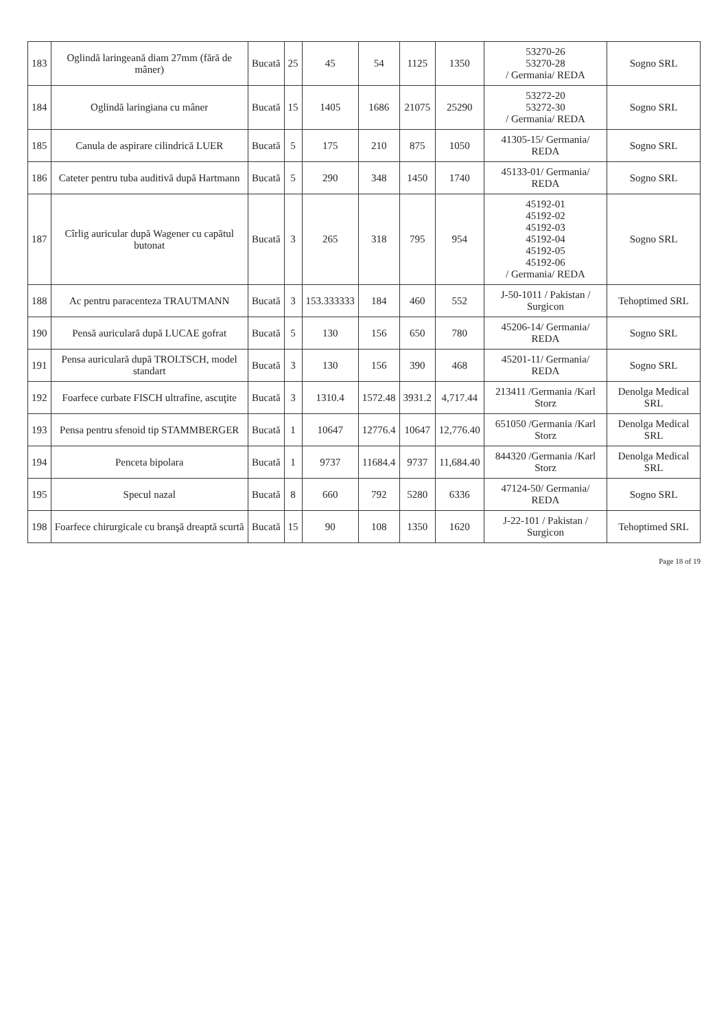| 183 | Oglindă laringeană diam 27mm (fără de mâner) | Bucată | 25 | 45 | 54 | 1125 | 1350 | 53270-26 53270-28 / Germania/ REDA | Sogno SRL |
| 184 | Oglindă laringiana cu mâner | Bucată | 15 | 1405 | 1686 | 21075 | 25290 | 53272-20 53272-30 / Germania/ REDA | Sogno SRL |
| 185 | Canula de aspirare cilindrică LUER | Bucată | 5 | 175 | 210 | 875 | 1050 | 41305-15/ Germania/ REDA | Sogno SRL |
| 186 | Cateter pentru tuba auditivă după Hartmann | Bucată | 5 | 290 | 348 | 1450 | 1740 | 45133-01/ Germania/ REDA | Sogno SRL |
| 187 | Cîrlig auricular după Wagener cu capătul butonat | Bucată | 3 | 265 | 318 | 795 | 954 | 45192-01 45192-02 45192-03 45192-04 45192-05 45192-06 / Germania/ REDA | Sogno SRL |
| 188 | Ac pentru paracenteza TRAUTMANN | Bucată | 3 | 153.333333 | 184 | 460 | 552 | J-50-1011 / Pakistan / Surgicon | Tehoptimed SRL |
| 190 | Pensă auriculară după LUCAE gofrat | Bucată | 5 | 130 | 156 | 650 | 780 | 45206-14/ Germania/ REDA | Sogno SRL |
| 191 | Pensa auriculară după TROLTSCH, model standart | Bucată | 3 | 130 | 156 | 390 | 468 | 45201-11/ Germania/ REDA | Sogno SRL |
| 192 | Foarfece curbate FISCH ultrafine, ascuţite | Bucată | 3 | 1310.4 | 1572.48 | 3931.2 | 4,717.44 | 213411 /Germania /Karl Storz | Denolga Medical SRL |
| 193 | Pensa pentru sfenoid tip STAMMBERGER | Bucată | 1 | 10647 | 12776.4 | 10647 | 12,776.40 | 651050 /Germania /Karl Storz | Denolga Medical SRL |
| 194 | Penceta bipolara | Bucată | 1 | 9737 | 11684.4 | 9737 | 11,684.40 | 844320 /Germania /Karl Storz | Denolga Medical SRL |
| 195 | Specul nazal | Bucată | 8 | 660 | 792 | 5280 | 6336 | 47124-50/ Germania/ REDA | Sogno SRL |
| 198 | Foarfece chirurgicale cu branşă dreaptă scurtă | Bucată | 15 | 90 | 108 | 1350 | 1620 | J-22-101 / Pakistan / Surgicon | Tehoptimed SRL |
Page 18 of 19